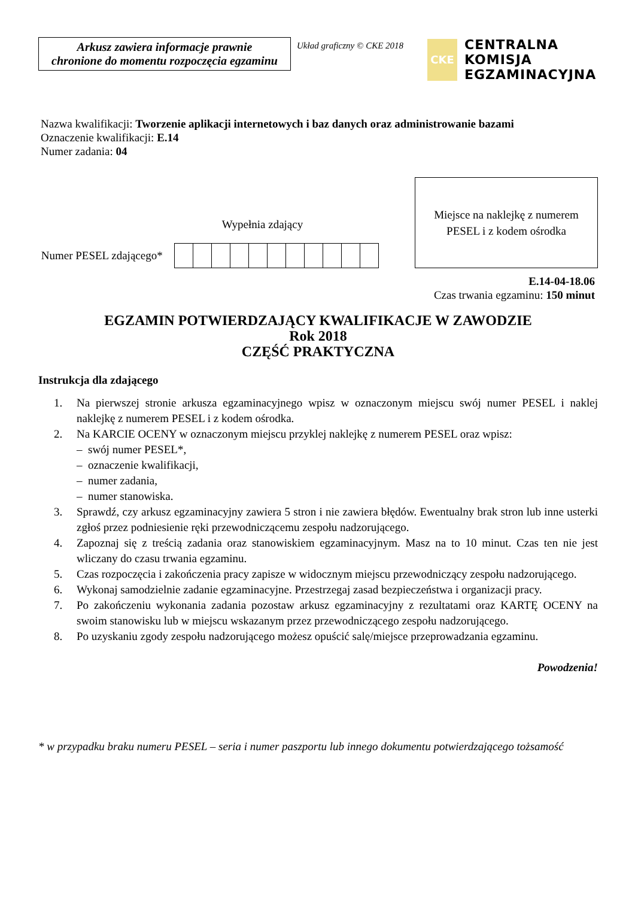Arkusz zawiera informacje prawnie
chronione do momentu rozpoczęcia egzaminu
Układ graficzny © CKE 2018
CKE
CENTRALNA
KOMISJA
EGZAMINACYJNA
Nazwa kwalifikacji: Tworzenie aplikacji internetowych i baz danych oraz administrowanie bazami
Oznaczenie kwalifikacji: E.14
Numer zadania: 04
Wypełnia zdający
Numer PESEL zdającego*
Miejsce na naklejkę z numerem
PESEL i z kodem ośrodka
E.14-04-18.06
Czas trwania egzaminu: 150 minut
EGZAMIN POTWIERDZAJĄCY KWALIFIKACJE W ZAWODZIE
Rok 2018
CZĘŚĆ PRAKTYCZNA
Instrukcja dla zdającego
1. Na pierwszej stronie arkusza egzaminacyjnego wpisz w oznaczonym miejscu swój numer PESEL i naklej naklejkę z numerem PESEL i z kodem ośrodka.
2. Na KARCIE OCENY w oznaczonym miejscu przyklej naklejkę z numerem PESEL oraz wpisz:
– swój numer PESEL*,
– oznaczenie kwalifikacji,
– numer zadania,
– numer stanowiska.
3. Sprawdź, czy arkusz egzaminacyjny zawiera 5 stron i nie zawiera błędów. Ewentualny brak stron lub inne usterki zgłoś przez podniesienie ręki przewodniczącemu zespołu nadzorującego.
4. Zapoznaj się z treścią zadania oraz stanowiskiem egzaminacyjnym. Masz na to 10 minut. Czas ten nie jest wliczany do czasu trwania egzaminu.
5. Czas rozpoczęcia i zakończenia pracy zapisze w widocznym miejscu przewodniczący zespołu nadzorującego.
6. Wykonaj samodzielnie zadanie egzaminacyjne. Przestrzegaj zasad bezpieczeństwa i organizacji pracy.
7. Po zakończeniu wykonania zadania pozostaw arkusz egzaminacyjny z rezultatami oraz KARTĘ OCENY na swoim stanowisku lub w miejscu wskazanym przez przewodniczącego zespołu nadzorującego.
8. Po uzyskaniu zgody zespołu nadzorującego możesz opuścić salę/miejsce przeprowadzania egzaminu.
Powodzenia!
* w przypadku braku numeru PESEL – seria i numer paszportu lub innego dokumentu potwierdzającego tożsamość